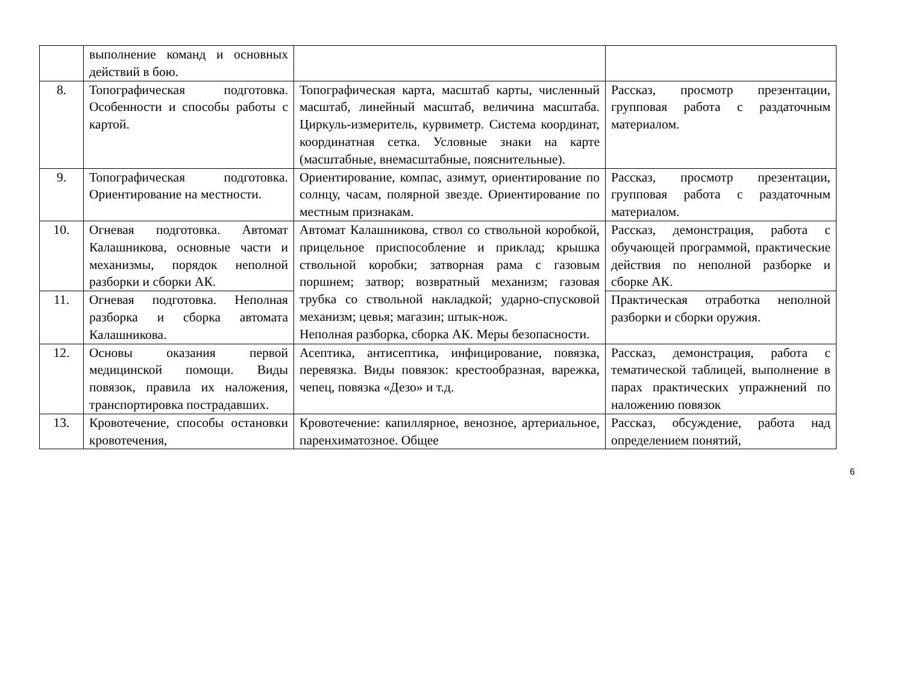| | выполнение команд и основных действий в бою. | | |
| 8. | Топографическая подготовка. Особенности и способы работы с картой. | Топографическая карта, масштаб карты, численный масштаб, линейный масштаб, величина масштаба. Циркуль-измеритель, курвиметр. Система координат, координатная сетка. Условные знаки на карте (масштабные, внемасштабные, пояснительные). | Рассказ, просмотр презентации, групповая работа с раздаточным материалом. |
| 9. | Топографическая подготовка. Ориентирование на местности. | Ориентирование, компас, азимут, ориентирование по солнцу, часам, полярной звезде. Ориентирование по местным признакам. | Рассказ, просмотр презентации, групповая работа с раздаточным материалом. |
| 10. | Огневая подготовка. Автомат Калашникова, основные части и механизмы, порядок неполной разборки и сборки АК. | Автомат Калашникова, ствол со ствольной коробкой, прицельное приспособление и приклад; крышка ствольной коробки; затворная рама с газовым поршнем; затвор; возвратный механизм; газовая трубка со ствольной накладкой; ударно-спусковой механизм; цевья; магазин; штык-нож. Неполная разборка, сборка АК. Меры безопасности. | Рассказ, демонстрация, работа с обучающей программой, практические действия по неполной разборке и сборке АК. |
| 11. | Огневая подготовка. Неполная разборка и сборка автомата Калашникова. | | Практическая отработка неполной разборки и сборки оружия. |
| 12. | Основы оказания первой медицинской помощи. Виды повязок, правила их наложения, транспортировка пострадавших. | Асептика, антисептика, инфицирование, повязка, перевязка. Виды повязок: крестообразная, варежка, чепец, повязка «Дезо» и т.д. | Рассказ, демонстрация, работа с тематической таблицей, выполнение в парах практических упражнений по наложению повязок |
| 13. | Кровотечение, способы остановки кровотечения, | Кровотечение: капиллярное, венозное, артериальное, паренхиматозное. Общее | Рассказ, обсуждение, работа над определением понятий, |
6